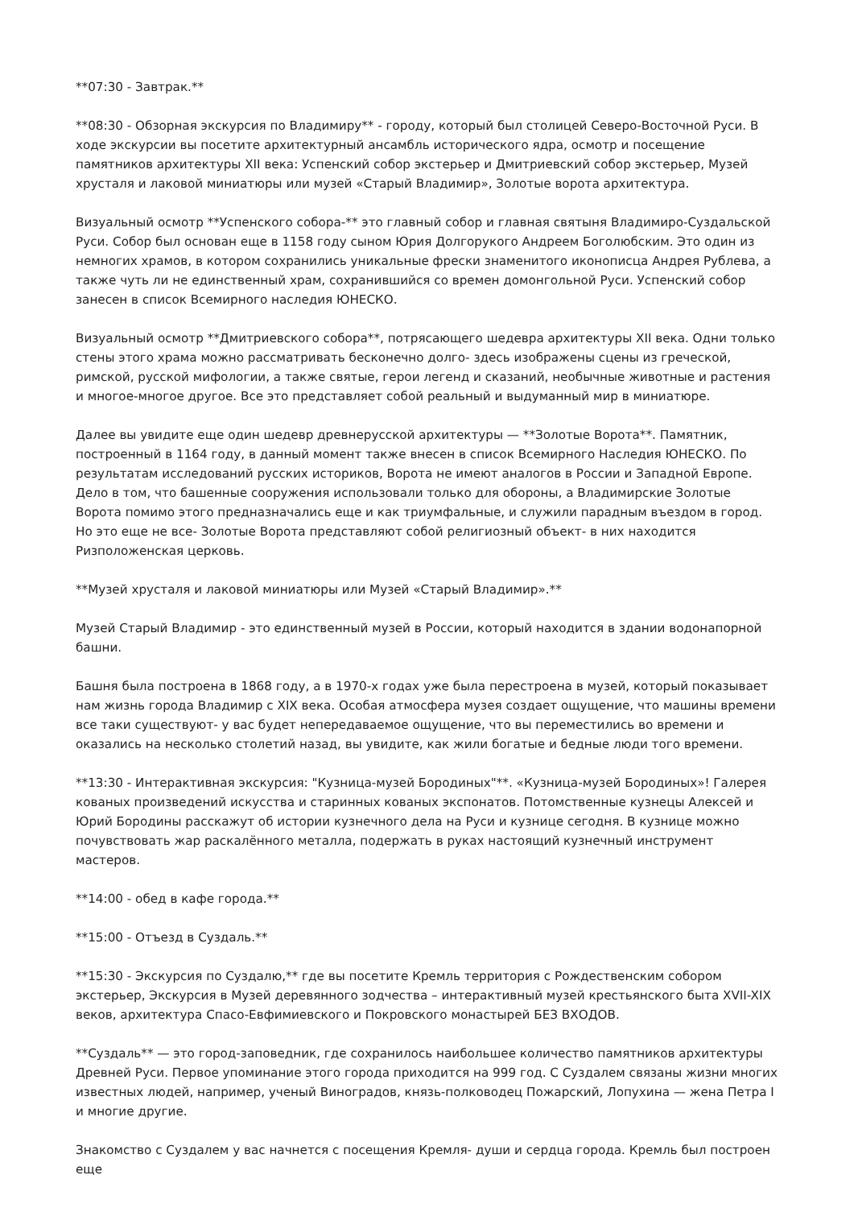**07:30 - Завтрак.**
**08:30 - Обзорная экскурсия по Владимиру** - городу, который был столицей Северо-Восточной Руси. В ходе экскурсии вы посетите архитектурный ансамбль исторического ядра, осмотр и посещение памятников архитектуры XII века: Успенский собор экстерьер и Дмитриевский собор экстерьер, Музей хрусталя и лаковой миниатюры или музей «Старый Владимир», Золотые ворота архитектура.
Визуальный осмотр **Успенского собора-** это главный собор и главная святыня Владимиро-Суздальской Руси. Собор был основан еще в 1158 году сыном Юрия Долгорукого Андреем Боголюбским. Это один из немногих храмов, в котором сохранились уникальные фрески знаменитого иконописца Андрея Рублева, а также чуть ли не единственный храм, сохранившийся со времен домонгольной Руси. Успенский собор занесен в список Всемирного наследия ЮНЕСКО.
Визуальный осмотр **Дмитриевского собора**, потрясающего шедевра архитектуры XII века. Одни только стены этого храма можно рассматривать бесконечно долго- здесь изображены сцены из греческой, римской, русской мифологии, а также святые, герои легенд и сказаний, необычные животные и растения и многое-многое другое. Все это представляет собой реальный и выдуманный мир в миниатюре.
Далее вы увидите еще один шедевр древнерусской архитектуры — **Золотые Ворота**. Памятник, построенный в 1164 году, в данный момент также внесен в список Всемирного Наследия ЮНЕСКО. По результатам исследований русских историков, Ворота не имеют аналогов в России и Западной Европе. Дело в том, что башенные сооружения использовали только для обороны, а Владимирские Золотые Ворота помимо этого предназначались еще и как триумфальные, и служили парадным въездом в город. Но это еще не все- Золотые Ворота представляют собой религиозный объект- в них находится Ризположенская церковь.
**Музей хрусталя и лаковой миниатюры или Музей «Старый Владимир».**
Музей Старый Владимир - это единственный музей в России, который находится в здании водонапорной башни.
Башня была построена в 1868 году, а в 1970-х годах уже была перестроена в музей, который показывает нам жизнь города Владимир с XIX века. Особая атмосфера музея создает ощущение, что машины времени все таки существуют- у вас будет непередаваемое ощущение, что вы переместились во времени и оказались на несколько столетий назад, вы увидите, как жили богатые и бедные люди того времени.
**13:30 - Интерактивная экскурсия: "Кузница-музей Бородиных"**. «Кузница-музей Бородиных»! Галерея кованых произведений искусства и старинных кованых экспонатов. Потомственные кузнецы Алексей и Юрий Бородины расскажут об истории кузнечного дела на Руси и кузнице сегодня. В кузнице можно почувствовать жар раскалённого металла, подержать в руках настоящий кузнечный инструмент мастеров.
**14:00 - обед в кафе города.**
**15:00 - Отъезд в Суздаль.**
**15:30 - Экскурсия по Суздалю,** где вы посетите Кремль территория с Рождественским собором экстерьер, Экскурсия в Музей деревянного зодчества – интерактивный музей крестьянского быта XVII-XIX веков, архитектура Спасо-Евфимиевского и Покровского монастырей БЕЗ ВХОДОВ.
**Суздаль** — это город-заповедник, где сохранилось наибольшее количество памятников архитектуры Древней Руси. Первое упоминание этого города приходится на 999 год. С Суздалем связаны жизни многих известных людей, например, ученый Виноградов, князь-полководец Пожарский, Лопухина — жена Петра I и многие другие.
Знакомство с Суздалем у вас начнется с посещения Кремля- души и сердца города. Кремль был построен еще